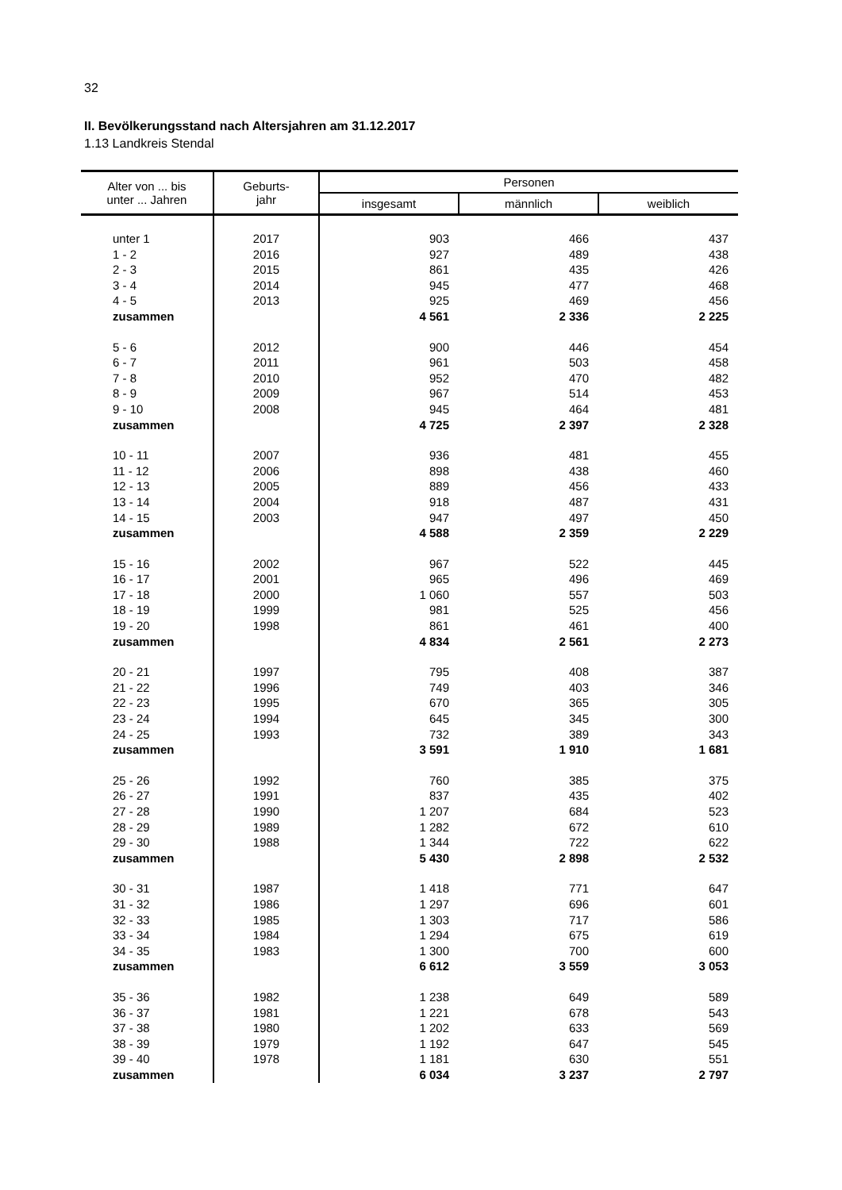32
II. Bevölkerungsstand nach Altersjahren am 31.12.2017
1.13 Landkreis Stendal
| Alter von ... bis unter ... Jahren | Geburts- jahr | Personen | | |
| --- | --- | --- | --- | --- |
| | | insgesamt | männlich | weiblich |
| unter 1 | 2017 | 903 | 466 | 437 |
| 1 - 2 | 2016 | 927 | 489 | 438 |
| 2 - 3 | 2015 | 861 | 435 | 426 |
| 3 - 4 | 2014 | 945 | 477 | 468 |
| 4 - 5 | 2013 | 925 | 469 | 456 |
| zusammen | | 4 561 | 2 336 | 2 225 |
| 5 - 6 | 2012 | 900 | 446 | 454 |
| 6 - 7 | 2011 | 961 | 503 | 458 |
| 7 - 8 | 2010 | 952 | 470 | 482 |
| 8 - 9 | 2009 | 967 | 514 | 453 |
| 9 - 10 | 2008 | 945 | 464 | 481 |
| zusammen | | 4 725 | 2 397 | 2 328 |
| 10 - 11 | 2007 | 936 | 481 | 455 |
| 11 - 12 | 2006 | 898 | 438 | 460 |
| 12 - 13 | 2005 | 889 | 456 | 433 |
| 13 - 14 | 2004 | 918 | 487 | 431 |
| 14 - 15 | 2003 | 947 | 497 | 450 |
| zusammen | | 4 588 | 2 359 | 2 229 |
| 15 - 16 | 2002 | 967 | 522 | 445 |
| 16 - 17 | 2001 | 965 | 496 | 469 |
| 17 - 18 | 2000 | 1 060 | 557 | 503 |
| 18 - 19 | 1999 | 981 | 525 | 456 |
| 19 - 20 | 1998 | 861 | 461 | 400 |
| zusammen | | 4 834 | 2 561 | 2 273 |
| 20 - 21 | 1997 | 795 | 408 | 387 |
| 21 - 22 | 1996 | 749 | 403 | 346 |
| 22 - 23 | 1995 | 670 | 365 | 305 |
| 23 - 24 | 1994 | 645 | 345 | 300 |
| 24 - 25 | 1993 | 732 | 389 | 343 |
| zusammen | | 3 591 | 1 910 | 1 681 |
| 25 - 26 | 1992 | 760 | 385 | 375 |
| 26 - 27 | 1991 | 837 | 435 | 402 |
| 27 - 28 | 1990 | 1 207 | 684 | 523 |
| 28 - 29 | 1989 | 1 282 | 672 | 610 |
| 29 - 30 | 1988 | 1 344 | 722 | 622 |
| zusammen | | 5 430 | 2 898 | 2 532 |
| 30 - 31 | 1987 | 1 418 | 771 | 647 |
| 31 - 32 | 1986 | 1 297 | 696 | 601 |
| 32 - 33 | 1985 | 1 303 | 717 | 586 |
| 33 - 34 | 1984 | 1 294 | 675 | 619 |
| 34 - 35 | 1983 | 1 300 | 700 | 600 |
| zusammen | | 6 612 | 3 559 | 3 053 |
| 35 - 36 | 1982 | 1 238 | 649 | 589 |
| 36 - 37 | 1981 | 1 221 | 678 | 543 |
| 37 - 38 | 1980 | 1 202 | 633 | 569 |
| 38 - 39 | 1979 | 1 192 | 647 | 545 |
| 39 - 40 | 1978 | 1 181 | 630 | 551 |
| zusammen | | 6 034 | 3 237 | 2 797 |